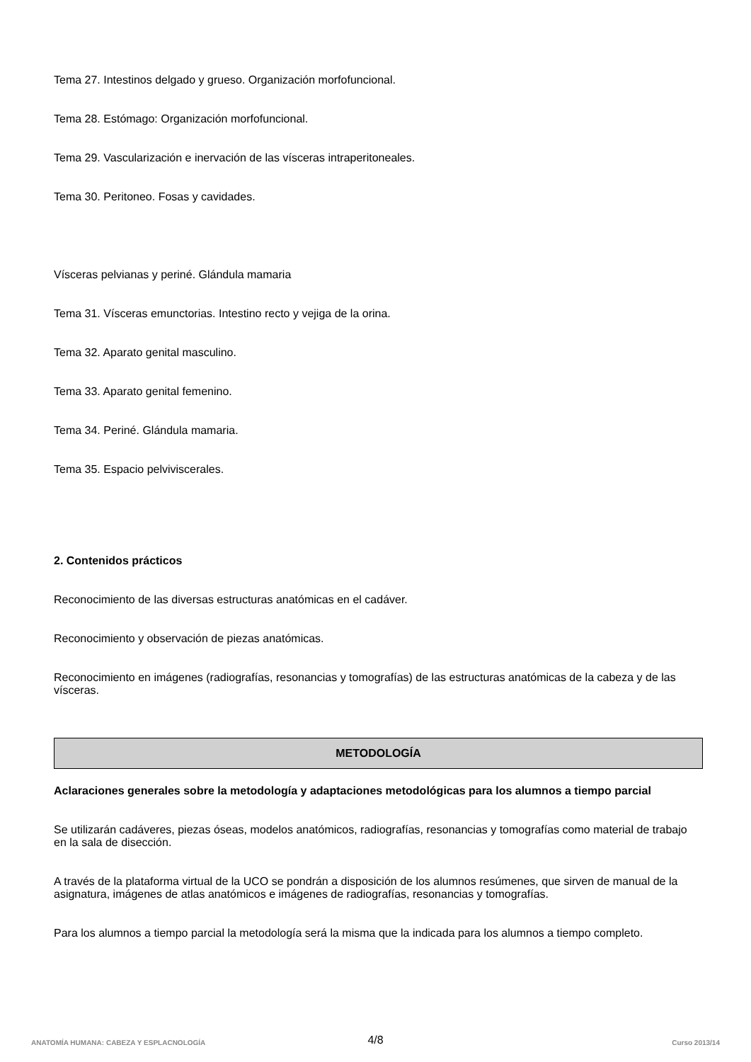Tema 27. Intestinos delgado y grueso. Organización morfofuncional.
Tema 28. Estómago: Organización morfofuncional.
Tema 29. Vascularización e inervación de las vísceras intraperitoneales.
Tema 30. Peritoneo. Fosas y cavidades.
Vísceras pelvianas y periné. Glándula mamaria
Tema 31. Vísceras emunctorias. Intestino recto y vejiga de la orina.
Tema 32. Aparato genital masculino.
Tema 33. Aparato genital femenino.
Tema 34. Periné. Glándula mamaria.
Tema 35. Espacio pelviviscerales.
2. Contenidos prácticos
Reconocimiento de las diversas estructuras anatómicas en el cadáver.
Reconocimiento y observación de piezas anatómicas.
Reconocimiento en imágenes (radiografías, resonancias y tomografías) de las estructuras anatómicas de la cabeza y de las vísceras.
METODOLOGÍA
Aclaraciones generales sobre la metodología y adaptaciones metodológicas para los alumnos a tiempo parcial
Se utilizarán cadáveres, piezas óseas, modelos anatómicos, radiografías, resonancias y tomografías como material de trabajo en la sala de disección.
A través de la plataforma virtual de la UCO se pondrán a disposición de los alumnos resúmenes, que sirven de manual de la asignatura, imágenes de atlas anatómicos e imágenes de radiografías, resonancias y tomografías.
Para los alumnos a tiempo parcial la metodología será la misma que la indicada para los alumnos a tiempo completo.
4/8
ANATOMÍA HUMANA: CABEZA Y ESPLACNOLOGÍA Curso 2013/14